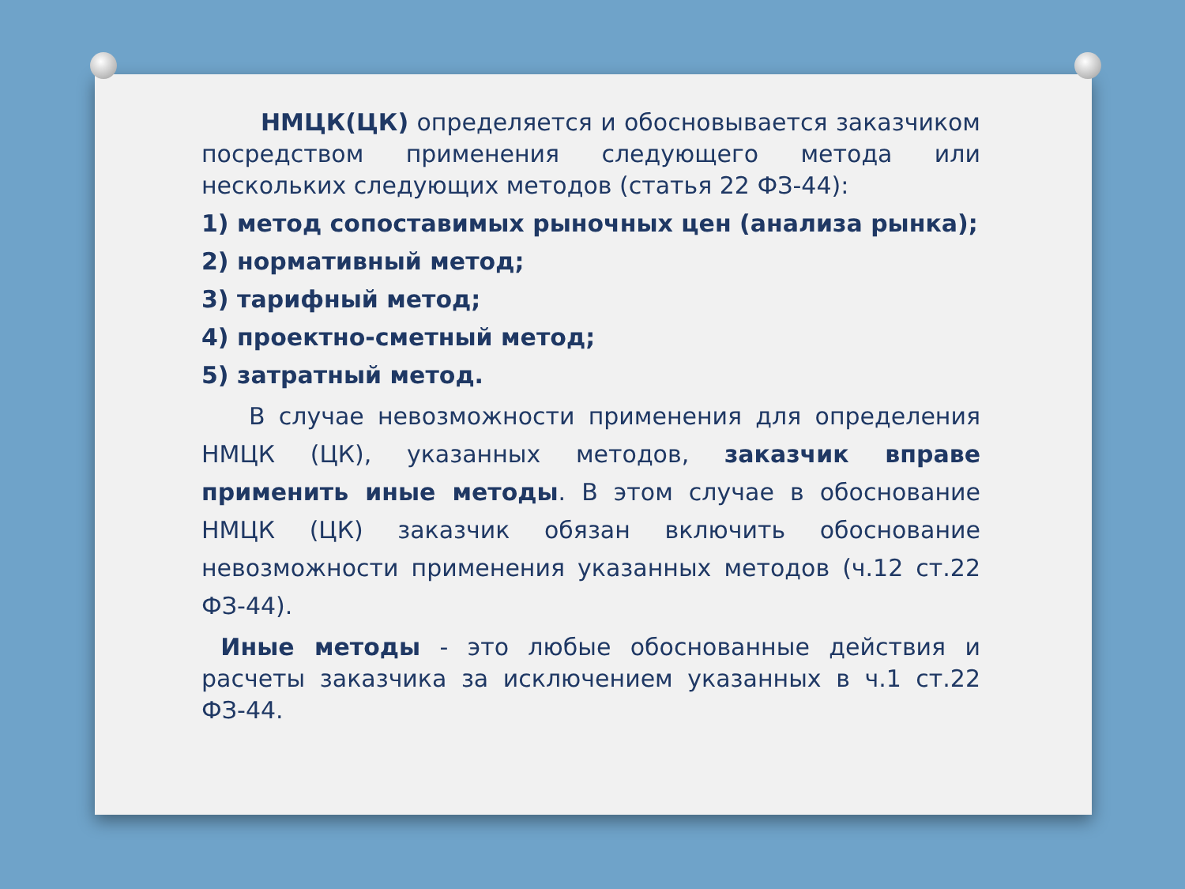НМЦК(ЦК) определяется и обосновывается заказчиком посредством применения следующего метода или нескольких следующих методов (статья 22 ФЗ-44):
1) метод сопоставимых рыночных цен (анализа рынка);
2) нормативный метод;
3) тарифный метод;
4) проектно-сметный метод;
5) затратный метод.
В случае невозможности применения для определения НМЦК (ЦК), указанных методов, заказчик вправе применить иные методы. В этом случае в обоснование НМЦК (ЦК) заказчик обязан включить обоснование невозможности применения указанных методов (ч.12 ст.22 ФЗ-44).
Иные методы - это любые обоснованные действия и расчеты заказчика за исключением указанных в ч.1 ст.22 ФЗ-44.